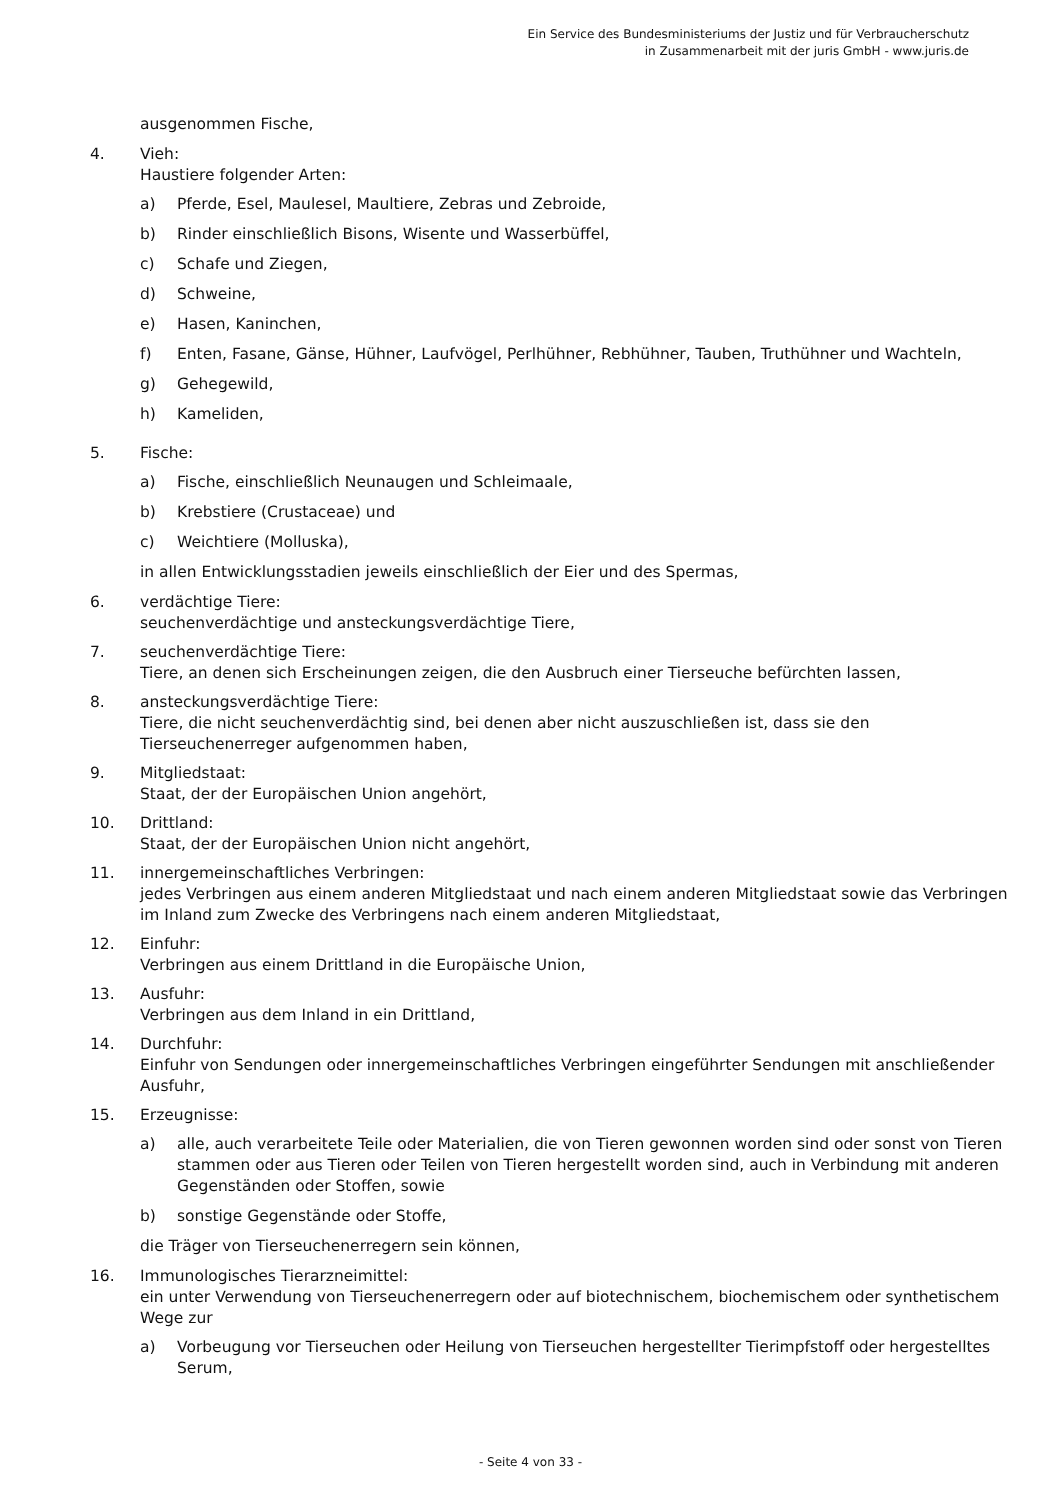Ein Service des Bundesministeriums der Justiz und für Verbraucherschutz
in Zusammenarbeit mit der juris GmbH - www.juris.de
ausgenommen Fische,
4. Vieh:
Haustiere folgender Arten:
a) Pferde, Esel, Maulesel, Maultiere, Zebras und Zebroide,
b) Rinder einschließlich Bisons, Wisente und Wasserbüffel,
c) Schafe und Ziegen,
d) Schweine,
e) Hasen, Kaninchen,
f) Enten, Fasane, Gänse, Hühner, Laufvögel, Perlhühner, Rebhühner, Tauben, Truthühner und Wachteln,
g) Gehegewild,
h) Kameliden,
5. Fische:
a) Fische, einschließlich Neunaugen und Schleimaale,
b) Krebstiere (Crustaceae) und
c) Weichtiere (Molluska),
in allen Entwicklungsstadien jeweils einschließlich der Eier und des Spermas,
6. verdächtige Tiere:
seuchenverdächtige und ansteckungsverdächtige Tiere,
7. seuchenverdächtige Tiere:
Tiere, an denen sich Erscheinungen zeigen, die den Ausbruch einer Tierseuche befürchten lassen,
8. ansteckungsverdächtige Tiere:
Tiere, die nicht seuchenverdächtig sind, bei denen aber nicht auszuschließen ist, dass sie den Tierseuchenerreger aufgenommen haben,
9. Mitgliedstaat:
Staat, der der Europäischen Union angehört,
10. Drittland:
Staat, der der Europäischen Union nicht angehört,
11. innergemeinschaftliches Verbringen:
jedes Verbringen aus einem anderen Mitgliedstaat und nach einem anderen Mitgliedstaat sowie das Verbringen im Inland zum Zwecke des Verbringens nach einem anderen Mitgliedstaat,
12. Einfuhr:
Verbringen aus einem Drittland in die Europäische Union,
13. Ausfuhr:
Verbringen aus dem Inland in ein Drittland,
14. Durchfuhr:
Einfuhr von Sendungen oder innergemeinschaftliches Verbringen eingeführter Sendungen mit anschließender Ausfuhr,
15. Erzeugnisse:
a) alle, auch verarbeitete Teile oder Materialien, die von Tieren gewonnen worden sind oder sonst von Tieren stammen oder aus Tieren oder Teilen von Tieren hergestellt worden sind, auch in Verbindung mit anderen Gegenständen oder Stoffen, sowie
b) sonstige Gegenstände oder Stoffe,
die Träger von Tierseuchenerregern sein können,
16. Immunologisches Tierarzneimittel:
ein unter Verwendung von Tierseuchenerregern oder auf biotechnischem, biochemischem oder synthetischem Wege zur
a) Vorbeugung vor Tierseuchen oder Heilung von Tierseuchen hergestellter Tierimpfstoff oder hergestelltes Serum,
- Seite 4 von 33 -